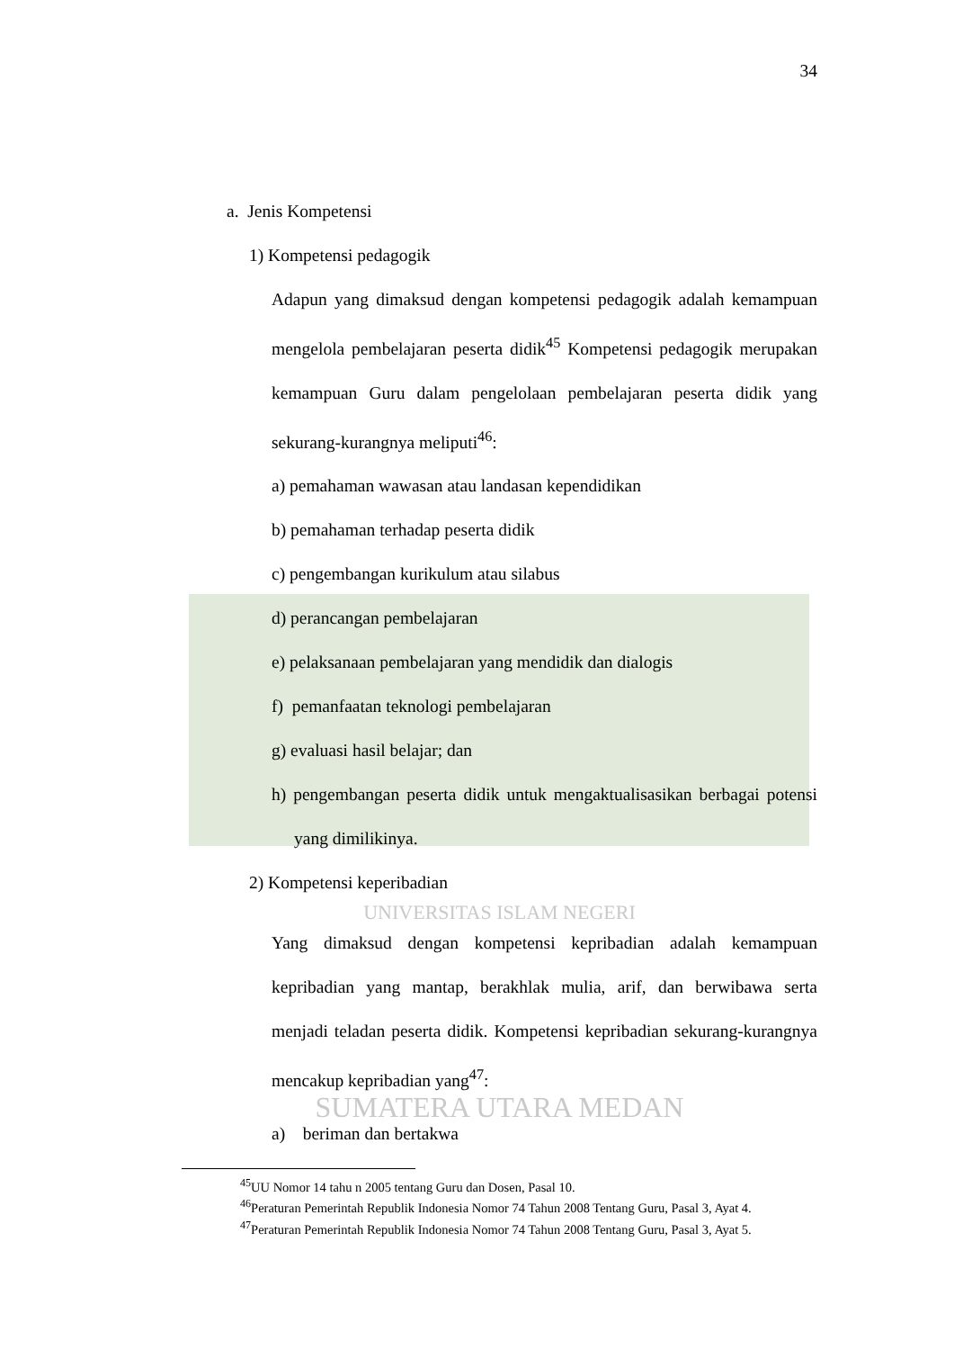34
a. Jenis Kompetensi
1) Kompetensi pedagogik
Adapun yang dimaksud dengan kompetensi pedagogik adalah kemampuan mengelola pembelajaran peserta didik<sup>45</sup> Kompetensi pedagogik merupakan kemampuan Guru dalam pengelolaan pembelajaran peserta didik yang sekurang-kurangnya meliputi<sup>46</sup>:
a) pemahaman wawasan atau landasan kependidikan
b) pemahaman terhadap peserta didik
c) pengembangan kurikulum atau silabus
d) perancangan pembelajaran
e) pelaksanaan pembelajaran yang mendidik dan dialogis
f) pemanfaatan teknologi pembelajaran
g) evaluasi hasil belajar; dan
h) pengembangan peserta didik untuk mengaktualisasikan berbagai potensi yang dimilikinya.
2) Kompetensi keperibadian
UNIVERSITAS ISLAM NEGERI
Yang dimaksud dengan kompetensi kepribadian adalah kemampuan kepribadian yang mantap, berakhlak mulia, arif, dan berwibawa serta menjadi teladan peserta didik. Kompetensi kepribadian sekurang-kurangnya mencakup kepribadian yang<sup>47</sup>:
SUMATERA UTARA MEDAN
a) beriman dan bertakwa
<sup>45</sup> UU Nomor 14 tahu n 2005 tentang Guru dan Dosen, Pasal 10.
<sup>46</sup> Peraturan Pemerintah Republik Indonesia Nomor 74 Tahun 2008 Tentang Guru, Pasal 3, Ayat 4.
<sup>47</sup> Peraturan Pemerintah Republik Indonesia Nomor 74 Tahun 2008 Tentang Guru, Pasal 3, Ayat 5.